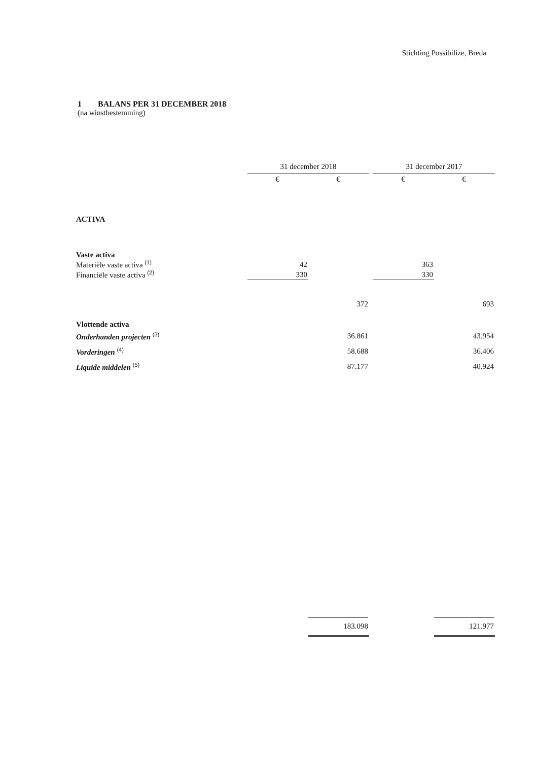Stichting Possibilize, Breda
1 BALANS PER 31 DECEMBER 2018
(na winstbestemming)
| | 31 december 2018 | | | 31 december 2017 | |
| | € | € | | € | € |
| ACTIVA | | | | | |
| Vaste activa | | | | | |
| Materiële vaste activa <sup>(1)</sup> | 42 | | | 363 | |
| Financiële vaste activa <sup>(2)</sup> | 330 | | | 330 | |
| | | 372 | | | 693 |
| Vlottende activa | | | | | |
| Onderhanden projecten <sup>(3)</sup> | | 36.861 | | | 43.954 |
| Vorderingen <sup>(4)</sup> | | 58.688 | | | 36.406 |
| Liquide middelen <sup>(5)</sup> | | 87.177 | | | 40.924 |
| | | 183.098 | | | 121.977 |